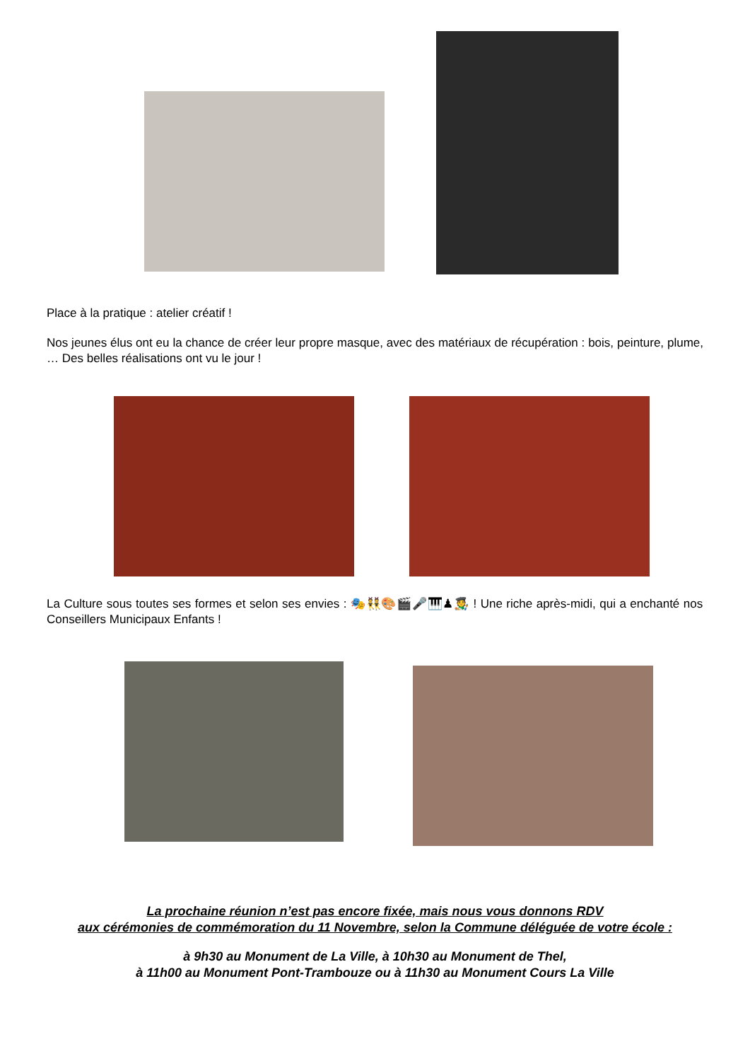Place à la pratique : atelier créatif !
Nos jeunes élus ont eu la chance de créer leur propre masque, avec des matériaux de récupération : bois, peinture, plume, … Des belles réalisations ont vu le jour !
La Culture sous toutes ses formes et selon ses envies : 🎭👯🎨🎬🎤🎹♟🧑‍🎨 ! Une riche après-midi, qui a enchanté nos Conseillers Municipaux Enfants !
La prochaine réunion n’est pas encore fixée, mais nous vous donnons RDV
aux cérémonies de commémoration du 11 Novembre, selon la Commune déléguée de votre école :
à 9h30 au Monument de La Ville, à 10h30 au Monument de Thel,
à 11h00 au Monument Pont-Trambouze ou à 11h30 au Monument Cours La Ville